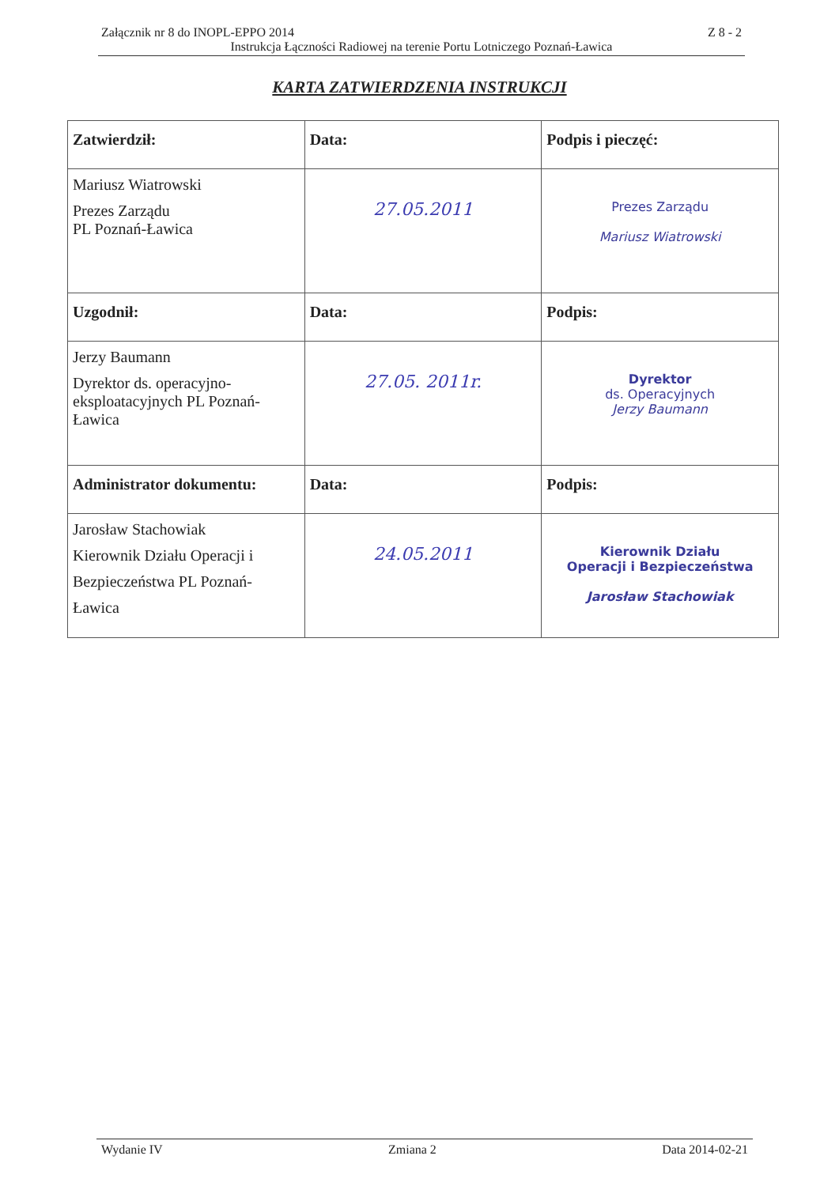Załącznik nr 8 do INOPL-EPPO 2014 Z 8 - 2
Instrukcja Łączności Radiowej na terenie Portu Lotniczego Poznań-Ławica
KARTA ZATWIERDZENIA INSTRUKCJI
| Zatwierdził: | Data: | Podpis i pieczęć: |
| --- | --- | --- |
| Mariusz Wiatrowski Prezes Zarządu PL Poznań-Ławica | 27.05.2011 | Prezes Zarządu Mariusz Wiatrowski |
| Uzgodnił: | Data: | Podpis: |
| Jerzy Baumann Dyrektor ds. operacyjno-eksploatacyjnych PL Poznań-Ławica | 27.05. 2011r. | Dyrektor ds. Operacyjnych Jerzy Baumann |
| Administrator dokumentu: | Data: | Podpis: |
| Jarosław Stachowiak Kierownik Działu Operacji i Bezpieczeństwa PL Poznań- Ławica | 24.05.2011 | Kierownik Działu Operacji i Bezpieczeństwa Jarosław Stachowiak |
Wydanie IV Zmiana 2 Data 2014-02-21